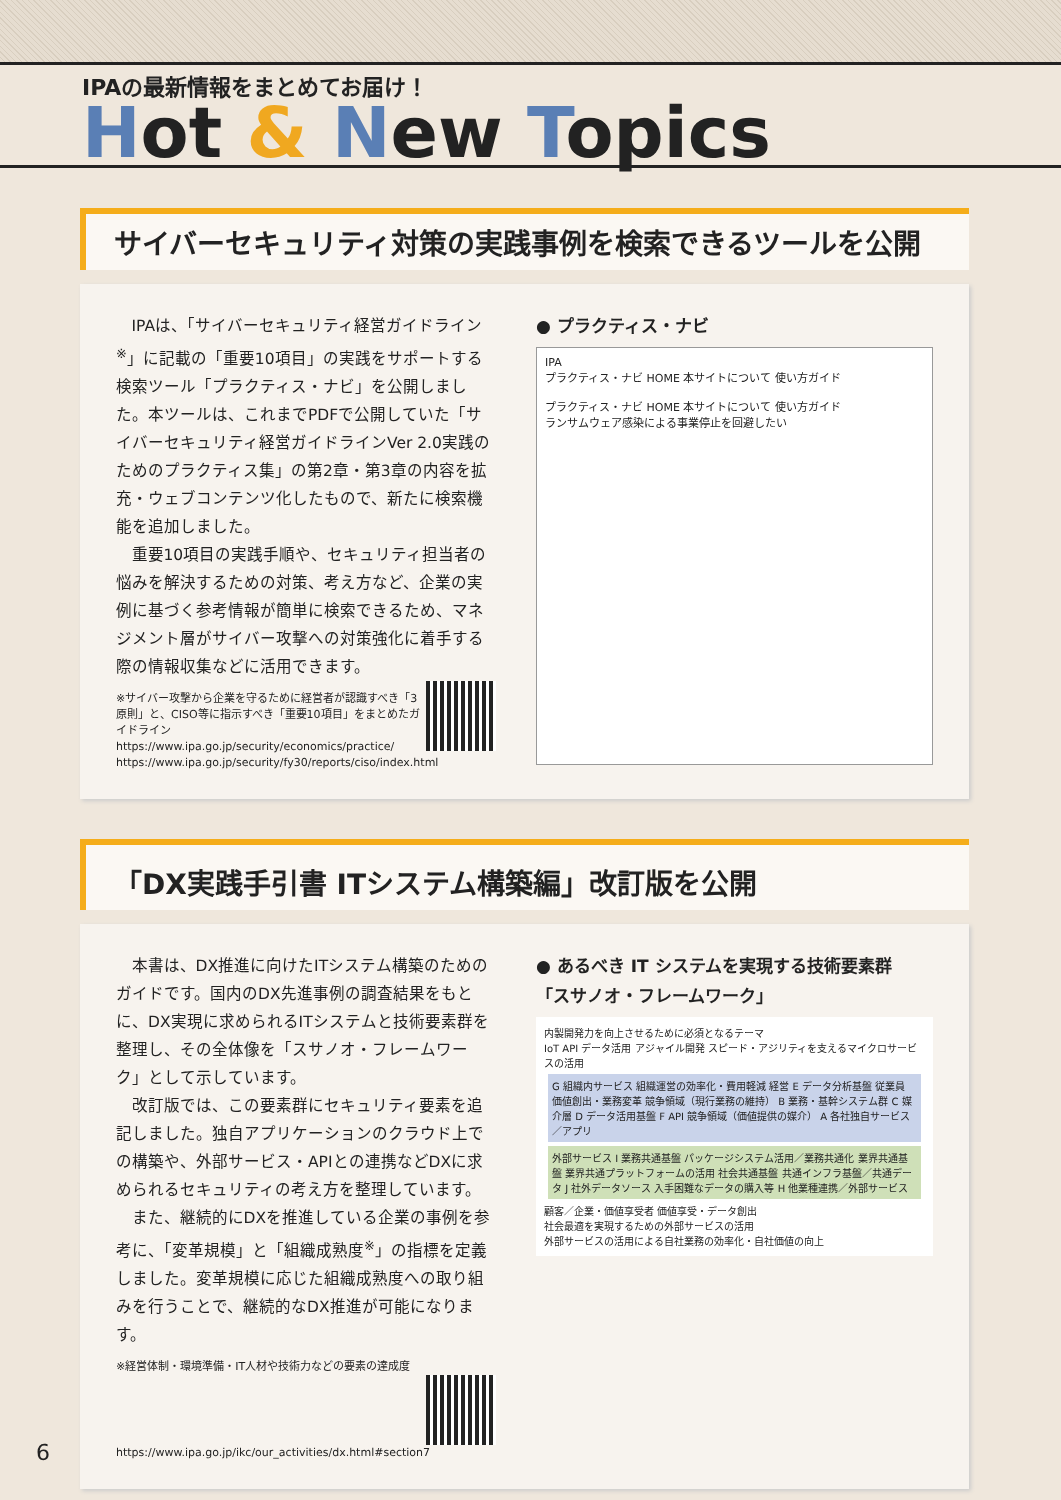IPAの最新情報をまとめてお届け！
Hot & New Topics
サイバーセキュリティ対策の実践事例を検索できるツールを公開
IPAは、「サイバーセキュリティ経営ガイドライン<sup>※</sup>」に記載の「重要10項目」の実践をサポートする検索ツール「プラクティス・ナビ」を公開しました。本ツールは、これまでPDFで公開していた「サイバーセキュリティ経営ガイドラインVer 2.0実践のためのプラクティス集」の第2章・第3章の内容を拡充・ウェブコンテンツ化したもので、新たに検索機能を追加しました。
重要10項目の実践手順や、セキュリティ担当者の悩みを解決するための対策、考え方など、企業の実例に基づく参考情報が簡単に検索できるため、マネジメント層がサイバー攻撃への対策強化に着手する際の情報収集などに活用できます。
※サイバー攻撃から企業を守るために経営者が認識すべき「3原則」と、CISO等に指示すべき「重要10項目」をまとめたガイドライン
https://www.ipa.go.jp/security/economics/practice/
https://www.ipa.go.jp/security/fy30/reports/ciso/index.html
● プラクティス・ナビ
IPA
プラクティス・ナビ HOME 本サイトについて 使い方ガイド
プラクティス・ナビ HOME 本サイトについて 使い方ガイド
ランサムウェア感染による事業停止を回避したい
「DX実践手引書 ITシステム構築編」改訂版を公開
本書は、DX推進に向けたITシステム構築のためのガイドです。国内のDX先進事例の調査結果をもとに、DX実現に求められるITシステムと技術要素群を整理し、その全体像を「スサノオ・フレームワーク」として示しています。
改訂版では、この要素群にセキュリティ要素を追記しました。独自アプリケーションのクラウド上での構築や、外部サービス・APIとの連携などDXに求められるセキュリティの考え方を整理しています。
また、継続的にDXを推進している企業の事例を参考に、「変革規模」と「組織成熟度<sup>※</sup>」の指標を定義しました。変革規模に応じた組織成熟度への取り組みを行うことで、継続的なDX推進が可能になります。
※経営体制・環境準備・IT人材や技術力などの要素の達成度
https://www.ipa.go.jp/ikc/our_activities/dx.html#section7
● あるべき IT システムを実現する技術要素群
「スサノオ・フレームワーク」
内製開発力を向上させるために必須となるテーマ
IoT API データ活用 アジャイル開発 スピード・アジリティを支えるマイクロサービスの活用
G 組織内サービス 組織運営の効率化・費用軽減 経営 E データ分析基盤 従業員 価値創出・業務変革 競争領域（現行業務の維持） B 業務・基幹システム群 C 媒介層 D データ活用基盤 F API 競争領域（価値提供の媒介） A 各社独自サービス／アプリ
外部サービス I 業務共通基盤 パッケージシステム活用／業務共通化 業界共通基盤 業界共通プラットフォームの活用 社会共通基盤 共通インフラ基盤／共通データ J 社外データソース 入手困難なデータの購入等 H 他業種連携／外部サービス
顧客／企業・価値享受者 価値享受・データ創出
社会最適を実現するための外部サービスの活用
外部サービスの活用による自社業務の効率化・自社価値の向上
6